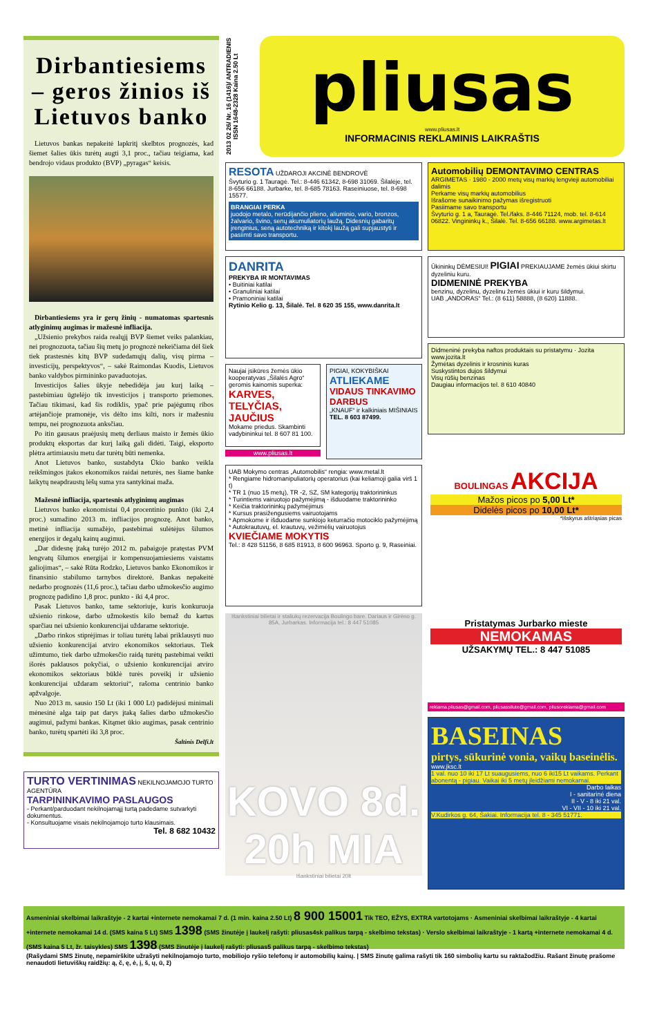Dirbantiesiems – geros žinios iš Lietuvos banko
Lietuvos bankas nepakeitė lapkritį skelbtos prognozės, kad šiemet šalies ūkis turėtų augti 3,1 proc., tačiau teigiama, kad bendrojo vidaus produkto (BVP) „pyragas“ keisis.
Dirbantiesiems yra ir gerų žinių - numatomas spartesnis atlyginimų augimas ir mažesnė infliacija.
„Užsienio prekybos raida realųjį BVP šiemet veiks palankiau, nei prognozuota, tačiau šių metų jo prognozė nekeičiama dėl šiek tiek prastesnės kitų BVP sudedamųjų dalių, visų pirma – investicijų, perspektyvos“, – sakė Raimondas Kuodis, Lietuvos banko valdybos pirmininko pavaduotojas.
Investicijos šalies ūkyje nebedidėja jau kurį laiką – pastebimiau ūgtelėjo tik investicijos į transporto priemones. Tačiau tikimasi, kad šis rodiklis, ypač prie pajėgumų ribos artėjančioje pramonėje, vis dėlto ims kilti, nors ir mažesniu tempu, nei prognozuota anksčiau.
Po itin gausaus praėjusių metų derliaus maisto ir žemės ūkio produktų eksportas dar kurį laiką gali didėti. Taigi, eksporto plėtra artimiausiu metu dar turėtų būti nemenka.
Anot Lietuvos banko, sustabdyta Ūkio banko veikla reikšmingos įtakos ekonomikos raidai neturės, nes šiame banke laikytų neapdraustų lėšų suma yra santykinai maža.
Mažesnė infliacija, spartesnis atlyginimų augimas
Lietuvos banko ekonomistai 0,4 procentinio punkto (iki 2,4 proc.) sumažino 2013 m. infliacijos prognozę. Anot banko, metinė infliacija sumažėjo, pastebimai sulėtėjus šilumos energijos ir degalų kainų augimui.
„Dar didesnę įtaką turėjo 2012 m. pabaigoje pratęstas PVM lengvatų šilumos energijai ir kompensuojamiesiems vaistams galiojimas“, – sakė Rūta Rodzko, Lietuvos banko Ekonomikos ir finansinio stabilumo tarnybos direktorė. Bankas nepakeitė nedarbo prognozės (11,6 proc.), tačiau darbo užmokesčio augimo prognozę padidino 1,8 proc. punkto - iki 4,4 proc.
Pasak Lietuvos banko, tame sektoriuje, kuris konkuruoja užsienio rinkose, darbo užmokestis kilo bemaž du kartus sparčiau nei užsienio konkurencijai uždarame sektoriuje.
„Darbo rinkos stiprėjimas ir toliau turėtų labai priklausyti nuo užsienio konkurencijai atviro ekonomikos sektoriaus. Tiek užimtumo, tiek darbo užmokesčio raidą turėtų pastebimai veikti išorės paklausos pokyčiai, o užsienio konkurencijai atviro ekonomikos sektoriaus būklė turės poveikį ir užsienio konkurencijai uždaram sektoriui“, rašoma centrinio banko apžvalgoje.
Nuo 2013 m. sausio 150 Lt (iki 1 000 Lt) padidėjusi minimali mėnesinė alga taip pat darys įtaką šalies darbo užmokesčio augimui, pažymi bankas. Kitąmet ūkio augimas, pasak centrinio banko, turėtų spartėti iki 3,8 proc.
Šaltinis Delfi.lt
TURTO VERTINIMAS NEKILNOJAMOJO TURTO AGENTŪRA
TARPININKAVIMO PASLAUGOS
- Perkant/parduodant nekilnojamąjį turtą padedame sutvarkyti dokumentus.
- Konsultuojame visais nekilnojamojo turto klausimais.
Tel. 8 682 10432
2013 02 26/ Nr. 16 (1416)/ ANTRADIENIS
ISSN 1648-2328 Kaina 2.50 Lt
pliusas
www.pliusas.lt
INFORMACINIS REKLAMINIS LAIKRAŠTIS
RESOTA UŽDAROJI AKCINĖ BENDROVĖ
Švyturio g. 1 Tauragė. Tel.: 8-446 61342, 8-698 31069. Šilalėje, tel. 8-656 66188. Jurbarke, tel. 8-685 78163. Raseiniuose, tel. 8-698 15577.
BRANGIAI PERKA
juodojo metalo, nerūdijančio plieno, aliuminio, vario, bronzos, žalvario, švino, senų akumuliatorių laužą. Didesnių gabaritų įrenginius, seną autotechniką ir kitokį laužą gali supjaustyti ir pasiimti savo transportu.
Automobilių DEMONTAVIMO CENTRAS
ARGIMETAS · 1980 - 2000 metų visų markių lengvieji automobiliai dalimis
Perkame visų markių automobilius
Išrašome sunaikinimo pažymas išregistruoti
Pasiimame savo transportu
Švyturio g. 1 a, Tauragė. Tel./faks. 8-446 71124, mob. tel. 8-614 06822. Vingininkų k., Šilalė. Tel. 8-656 66188. www.argimetas.lt
DANRITA
PREKYBA IR MONTAVIMAS
• Buitiniai katilai
• Granuliniai katilai
• Pramoniniai katilai
Rytinio Kelio g. 13, Šilalė. Tel. 8 620 35 155, www.danrita.lt
Naujai įsikūres žemės ūkio kooperatyvas „Šilalės Agro“ geromis kainomis superka:
KARVES, TELYČIAS, JAUČIUS
Mokame priedus. Skambinti vadybininkui tel. 8 607 81 100.
www.pliusas.lt
PIGIAI, KOKYBIŠKAI ATLIEKAME
VIDAUS TINKAVIMO DARBUS
„KNAUF“ ir kalkiniais MIŠINIAIS
TEL. 8 603 87499.
Ūkininkų DĖMESIUI! PIGIAI PREKIAUJAME žemės ūkiui skirtu dyzeliniu kuru.
DIDMENINĖ PREKYBA
benzinu, dyzelinu, dyzelinu žemės ūkiui ir kuru šildymui.
UAB „ANDORAS“ Tel.: (8 611) 58888, (8 620) 11888.
Didmeninė prekyba naftos produktais su pristatymu · Jozita www.jozita.lt
Žymėtas dyzelinis ir krosninis kuras
Suskystintos dujos šildymui
Visų rūšių benzinas
Daugiau informacijos tel. 8 610 40840
UAB Mokymo centras „Automobilis“ rengia: www.metal.lt
* Rengiame hidromanipuliatorių operatorius (kai keliamoji galia virš 1 t)
* TR 1 (nuo 15 metų), TR -2, SZ, SM kategorijų traktorininkus
* Turintiems vairuotojo pažymėjimą - išduodame traktorininko
* Keičia traktorininkų pažymėjimus
* Kursus prasižengusiems vairuotojams
* Apmokome ir išduodame sunkiojo keturračio motociklo pažymėjimą
* Autokrautuvų, el. krautuvų, vežimėlių vairuotojus
KVIEČIAME MOKYTIS
Tel.: 8 428 51156, 8 685 81913, 8 600 96963. Sporto g. 9, Raseiniai.
Išankstiniai bilietai ir staliukų rezervacija Boulingo bare. Dariaus ir Girėno g. 85A, Jurbarkas. Informacija tel.: 8 447 51085
KOVO 8d. 20h MIA
Išankstiniai bilietai 20lt
BOULINGAS AKCIJA
Mažos picos po 5,00 Lt*
Didelės picos po 10,00 Lt*
*Išskyrus aštriąsias picas
Pristatymas Jurbarko mieste
NEMOKAMAS
UŽSAKYMŲ TEL.: 8 447 51085
reklama.pliusas@gmail.com, pliusassilute@gmail.com, pliusoreklama@gmail.com
BASEINAS
pirtys, sūkurinė vonia, vaikų baseinėlis. www.jksc.lt
1 val. nuo 10 iki 17 Lt suaugusiems, nuo 6 iki15 Lt vaikams. Perkant abonentą - pigiau. Vaikai iki 5 metų įleidžiami nemokamai.
Darbo laikas
I - sanitarinė diena
II - V - 8 iki 21 val.
VI - VII - 10 iki 21 val.
V.Kudirkos g. 64, Šakiai. Informacija tel. 8 - 345 51771.
Asmeniniai skelbimai laikraštyje - 2 kartai +internete nemokamai 7 d. (1 min. kaina 2.50 Lt) 8 900 15001 Tik TEO, EŽYS, EXTRA vartotojams · Asmeniniai skelbimai laikraštyje - 4 kartai +internete nemokamai 14 d. (SMS kaina 5 Lt) SMS 1398 (SMS žinutėje į laukelį rašyti: pliusas4sk palikus tarpą - skelbimo tekstas) · Verslo skelbimai laikraštyje - 1 kartą +internete nemokamai 4 d. (SMS kaina 5 Lt, žr. taisykles) SMS 1398 (SMS žinutėje į laukelį rašyti: pliusas5 palikus tarpą - skelbimo tekstas)
(Rašydami SMS žinutę, nepamirškite užrašyti nekilnojamojo turto, mobiliojo ryšio telefonų ir automobilių kainų. | SMS žinutę galima rašyti tik 160 simbolių kartu su raktažodžiu. Rašant žinutę prašome nenaudoti lietuviškų raidžių: ą, č, ę, ė, į, š, ų, ū, ž)